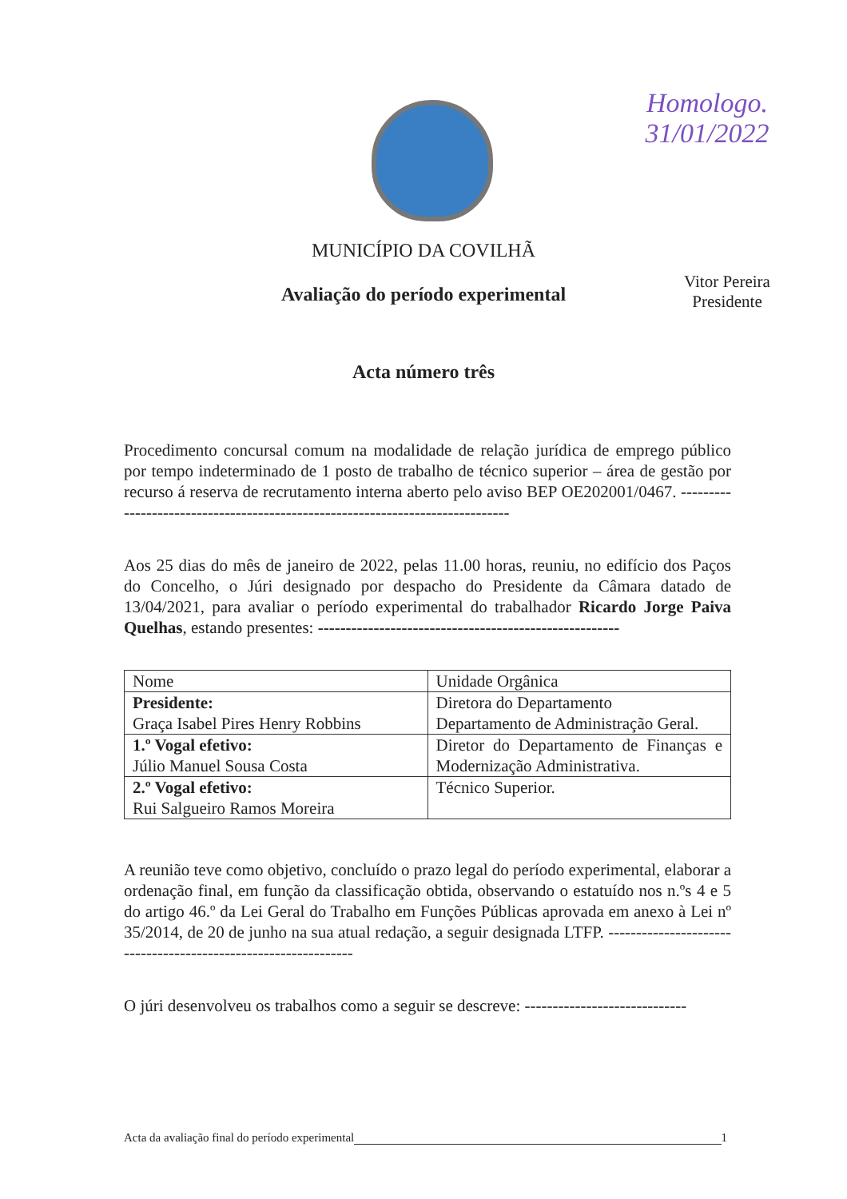Homologo.
31/01/2022
Vitor Pereira
Presidente
MUNICÍPIO DA COVILHÃ
Avaliação do período experimental
Acta número três
Procedimento concursal comum na modalidade de relação jurídica de emprego público por tempo indeterminado de 1 posto de trabalho de técnico superior – área de gestão por recurso á reserva de recrutamento interna aberto pelo aviso BEP OE202001/0467. ------------------------------------------------------------------------------
Aos 25 dias do mês de janeiro de 2022, pelas 11.00 horas, reuniu, no edifício dos Paços do Concelho, o Júri designado por despacho do Presidente da Câmara datado de 13/04/2021, para avaliar o período experimental do trabalhador Ricardo Jorge Paiva Quelhas, estando presentes: ------------------------------------------------------
| Nome | Unidade Orgânica |
| Presidente: Graça Isabel Pires Henry Robbins | Diretora do Departamento Departamento de Administração Geral. |
| 1.º Vogal efetivo: Júlio Manuel Sousa Costa | Diretor do Departamento de Finanças e Modernização Administrativa. |
| 2.º Vogal efetivo: Rui Salgueiro Ramos Moreira | Técnico Superior. |
A reunião teve como objetivo, concluído o prazo legal do período experimental, elaborar a ordenação final, em função da classificação obtida, observando o estatuído nos n.ºs 4 e 5 do artigo 46.º da Lei Geral do Trabalho em Funções Públicas aprovada em anexo à Lei nº 35/2014, de 20 de junho na sua atual redação, a seguir designada LTFP. ---------------------------------------------------------------
O júri desenvolveu os trabalhos como a seguir se descreve: -----------------------------
Acta da avaliação final do período experimental 1